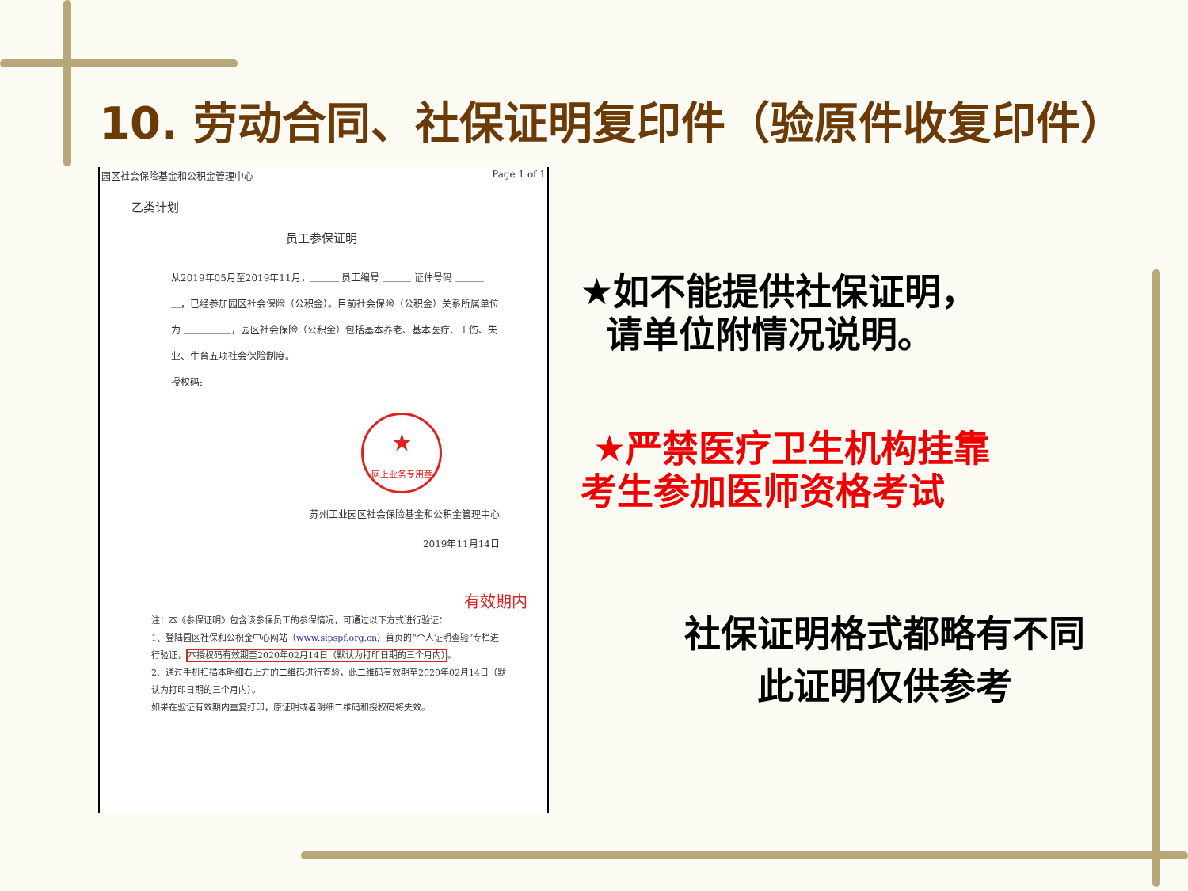10. 劳动合同、社保证明复印件（验原件收复印件）
园区社会保险基金和公积金管理中心 Page 1 of 1
乙类计划
员工参保证明
从2019年05月至2019年11月，＿＿＿ 员工编号 ＿＿＿ 证件号码 ＿＿＿＿，已经参加园区社会保险（公积金）。目前社会保险（公积金）关系所属单位为 ＿＿＿＿＿，园区社会保险（公积金）包括基本养老、基本医疗、工伤、失业、生育五项社会保险制度。
授权码: ＿＿＿
★
网上业务专用章
苏州工业园区社会保险基金和公积金管理中心
2019年11月14日
有效期内
注：本《参保证明》包含该参保员工的参保情况，可通过以下方式进行验证：
1、登陆园区社保和公积金中心网站（www.sipspf.org.cn）首页的“个人证明查验”专栏进行验证，本授权码有效期至2020年02月14日（默认为打印日期的三个月内）。
2、通过手机扫描本明细右上方的二维码进行查验，此二维码有效期至2020年02月14日（默认为打印日期的三个月内）。
如果在验证有效期内重复打印，原证明或者明细二维码和授权码将失效。
★如不能提供社保证明，
请单位附情况说明。
★严禁医疗卫生机构挂靠
考生参加医师资格考试
社保证明格式都略有不同
此证明仅供参考